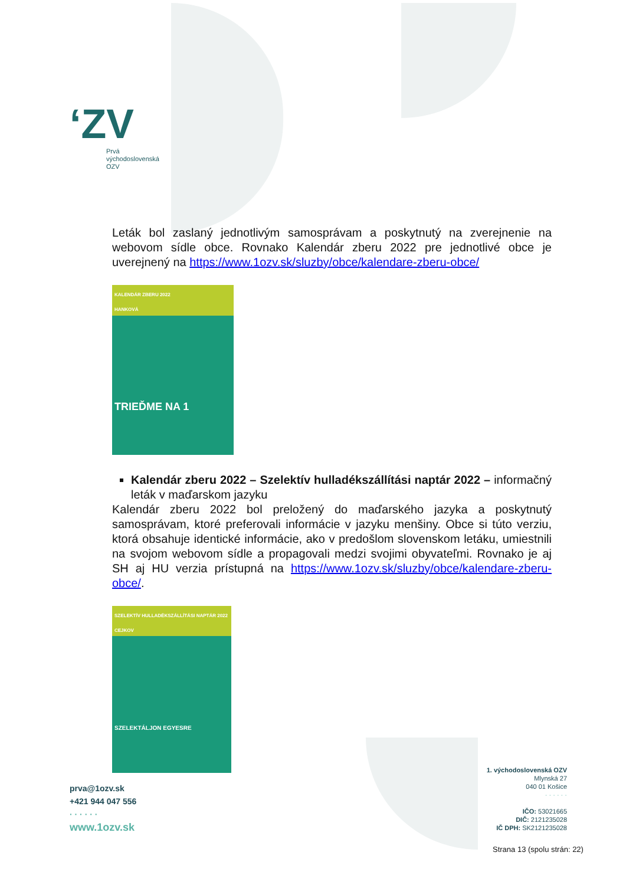ʻZV
Prvá
východoslovenská
OZV
Leták bol zaslaný jednotlivým samosprávam a poskytnutý na zverejnenie na webovom sídle obce. Rovnako Kalendár zberu 2022 pre jednotlivé obce je uverejnený na https://www.1ozv.sk/sluzby/obce/kalendare-zberu-obce/
KALENDÁR ZBERU 2022
HANKOVÁ
TRIEĎME NA 1
Kalendár zberu 2022 – Szelektív hulladékszállítási naptár 2022 – informačný leták v maďarskom jazyku
Kalendár zberu 2022 bol preložený do maďarského jazyka a poskytnutý samosprávam, ktoré preferovali informácie v jazyku menšiny. Obce si túto verziu, ktorá obsahuje identické informácie, ako v predošlom slovenskom letáku, umiestnili na svojom webovom sídle a propagovali medzi svojimi obyvateľmi. Rovnako je aj SH aj HU verzia prístupná na https://www.1ozv.sk/sluzby/obce/kalendare-zberu-obce/.
SZELEKTÍV HULLADÉKSZÁLLÍTÁSI NAPTÁR 2022
CEJKOV
SZELEKTÁLJON EGYESRE
prva@1ozv.sk
+421 944 047 556
· · · · · ·
www.1ozv.sk
1. východoslovenská OZV
Mlynská 27
040 01 Košice
· · · · · ·
IČO: 53021665
DIČ: 2121235028
IČ DPH: SK2121235028
Strana 13 (spolu strán: 22)